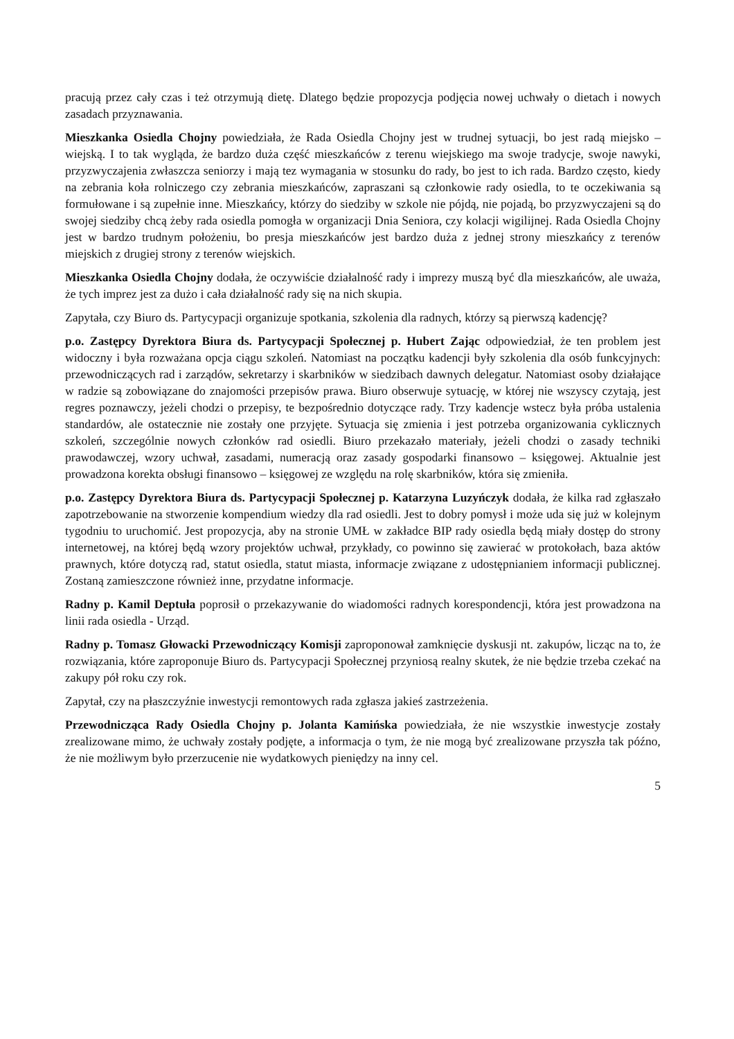pracują przez cały czas i też otrzymują dietę. Dlatego będzie propozycja podjęcia nowej uchwały o dietach i nowych zasadach przyznawania.
Mieszkanka Osiedla Chojny powiedziała, że Rada Osiedla Chojny jest w trudnej sytuacji, bo jest radą miejsko – wiejską. I to tak wygląda, że bardzo duża część mieszkańców z terenu wiejskiego ma swoje tradycje, swoje nawyki, przyzwyczajenia zwłaszcza seniorzy i mają tez wymagania w stosunku do rady, bo jest to ich rada. Bardzo często, kiedy na zebrania koła rolniczego czy zebrania mieszkańców, zapraszani są członkowie rady osiedla, to te oczekiwania są formułowane i są zupełnie inne. Mieszkańcy, którzy do siedziby w szkole nie pójdą, nie pojadą, bo przyzwyczajeni są do swojej siedziby chcą żeby rada osiedla pomogła w organizacji Dnia Seniora, czy kolacji wigilijnej. Rada Osiedla Chojny jest w bardzo trudnym położeniu, bo presja mieszkańców jest bardzo duża z jednej strony mieszkańcy z terenów miejskich z drugiej strony z terenów wiejskich.
Mieszkanka Osiedla Chojny dodała, że oczywiście działalność rady i imprezy muszą być dla mieszkańców, ale uważa, że tych imprez jest za dużo i cała działalność rady się na nich skupia.
Zapytała, czy Biuro ds. Partycypacji organizuje spotkania, szkolenia dla radnych, którzy są pierwszą kadencję?
p.o. Zastępcy Dyrektora Biura ds. Partycypacji Społecznej p. Hubert Zając odpowiedział, że ten problem jest widoczny i była rozważana opcja ciągu szkoleń. Natomiast na początku kadencji były szkolenia dla osób funkcyjnych: przewodniczących rad i zarządów, sekretarzy i skarbników w siedzibach dawnych delegatur. Natomiast osoby działające w radzie są zobowiązane do znajomości przepisów prawa. Biuro obserwuje sytuację, w której nie wszyscy czytają, jest regres poznawczy, jeżeli chodzi o przepisy, te bezpośrednio dotyczące rady. Trzy kadencje wstecz była próba ustalenia standardów, ale ostatecznie nie zostały one przyjęte. Sytuacja się zmienia i jest potrzeba organizowania cyklicznych szkoleń, szczególnie nowych członków rad osiedli. Biuro przekazało materiały, jeżeli chodzi o zasady techniki prawodawczej, wzory uchwał, zasadami, numeracją oraz zasady gospodarki finansowo – księgowej. Aktualnie jest prowadzona korekta obsługi finansowo – księgowej ze względu na rolę skarbników, która się zmieniła.
p.o. Zastępcy Dyrektora Biura ds. Partycypacji Społecznej p. Katarzyna Luzyńczyk dodała, że kilka rad zgłaszało zapotrzebowanie na stworzenie kompendium wiedzy dla rad osiedli. Jest to dobry pomysł i może uda się już w kolejnym tygodniu to uruchomić. Jest propozycja, aby na stronie UMŁ w zakładce BIP rady osiedla będą miały dostęp do strony internetowej, na której będą wzory projektów uchwał, przykłady, co powinno się zawierać w protokołach, baza aktów prawnych, które dotyczą rad, statut osiedla, statut miasta, informacje związane z udostępnianiem informacji publicznej. Zostaną zamieszczone również inne, przydatne informacje.
Radny p. Kamil Deptuła poprosił o przekazywanie do wiadomości radnych korespondencji, która jest prowadzona na linii rada osiedla - Urząd.
Radny p. Tomasz Głowacki Przewodniczący Komisji zaproponował zamknięcie dyskusji nt. zakupów, licząc na to, że rozwiązania, które zaproponuje Biuro ds. Partycypacji Społecznej przyniosą realny skutek, że nie będzie trzeba czekać na zakupy pół roku czy rok.
Zapytał, czy na płaszczyźnie inwestycji remontowych rada zgłasza jakieś zastrzeżenia.
Przewodnicząca Rady Osiedla Chojny p. Jolanta Kamińska powiedziała, że nie wszystkie inwestycje zostały zrealizowane mimo, że uchwały zostały podjęte, a informacja o tym, że nie mogą być zrealizowane przyszła tak późno, że nie możliwym było przerzucenie nie wydatkowych pieniędzy na inny cel.
5